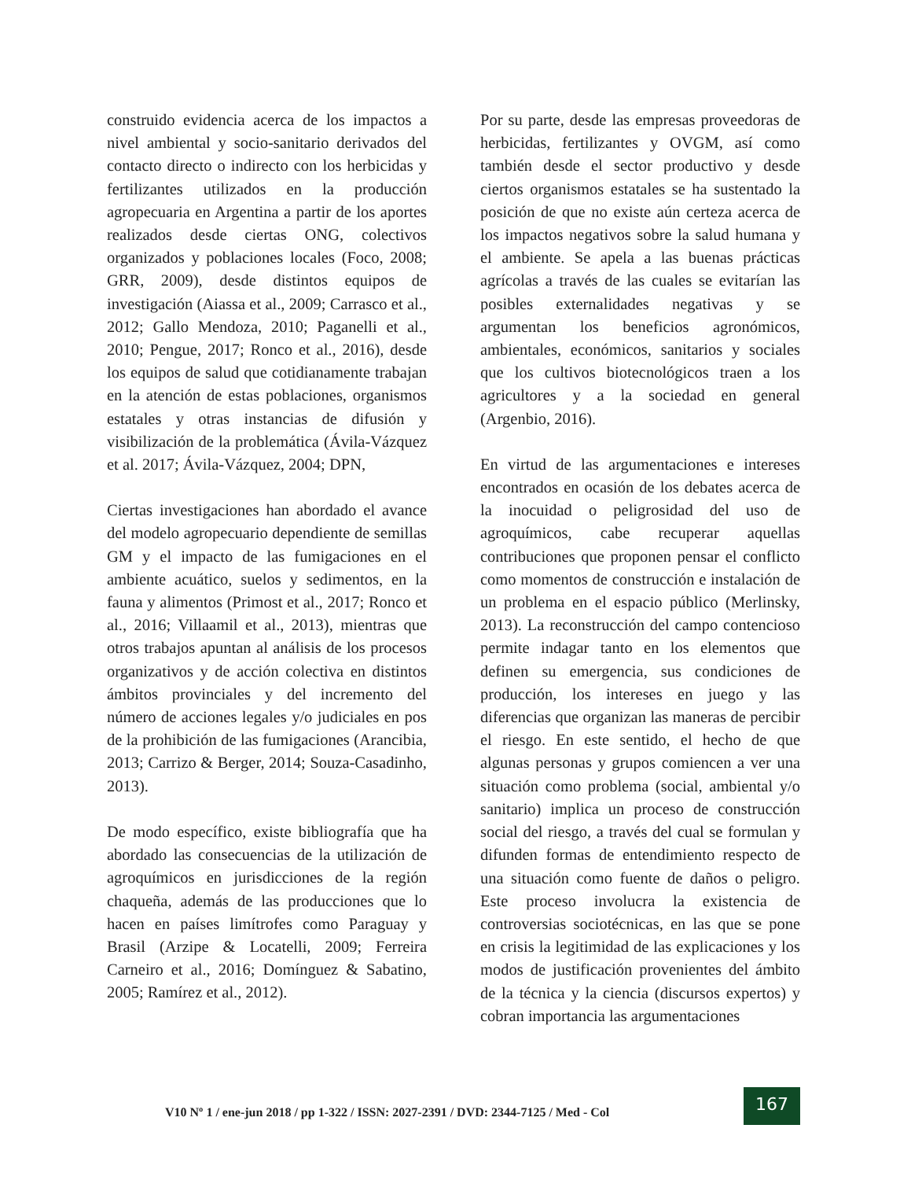construido evidencia acerca de los impactos a nivel ambiental y socio-sanitario derivados del contacto directo o indirecto con los herbicidas y fertilizantes utilizados en la producción agropecuaria en Argentina a partir de los aportes realizados desde ciertas ONG, colectivos organizados y poblaciones locales (Foco, 2008; GRR, 2009), desde distintos equipos de investigación (Aiassa et al., 2009; Carrasco et al., 2012; Gallo Mendoza, 2010; Paganelli et al., 2010; Pengue, 2017; Ronco et al., 2016), desde los equipos de salud que cotidianamente trabajan en la atención de estas poblaciones, organismos estatales y otras instancias de difusión y visibilización de la problemática (Ávila-Vázquez et al. 2017; Ávila-Vázquez, 2004; DPN,
Ciertas investigaciones han abordado el avance del modelo agropecuario dependiente de semillas GM y el impacto de las fumigaciones en el ambiente acuático, suelos y sedimentos, en la fauna y alimentos (Primost et al., 2017; Ronco et al., 2016; Villaamil et al., 2013), mientras que otros trabajos apuntan al análisis de los procesos organizativos y de acción colectiva en distintos ámbitos provinciales y del incremento del número de acciones legales y/o judiciales en pos de la prohibición de las fumigaciones (Arancibia, 2013; Carrizo & Berger, 2014; Souza-Casadinho, 2013).
De modo específico, existe bibliografía que ha abordado las consecuencias de la utilización de agroquímicos en jurisdicciones de la región chaqueña, además de las producciones que lo hacen en países limítrofes como Paraguay y Brasil (Arzipe & Locatelli, 2009; Ferreira Carneiro et al., 2016; Domínguez & Sabatino, 2005; Ramírez et al., 2012).
Por su parte, desde las empresas proveedoras de herbicidas, fertilizantes y OVGM, así como también desde el sector productivo y desde ciertos organismos estatales se ha sustentado la posición de que no existe aún certeza acerca de los impactos negativos sobre la salud humana y el ambiente. Se apela a las buenas prácticas agrícolas a través de las cuales se evitarían las posibles externalidades negativas y se argumentan los beneficios agronómicos, ambientales, económicos, sanitarios y sociales que los cultivos biotecnológicos traen a los agricultores y a la sociedad en general (Argenbio, 2016).
En virtud de las argumentaciones e intereses encontrados en ocasión de los debates acerca de la inocuidad o peligrosidad del uso de agroquímicos, cabe recuperar aquellas contribuciones que proponen pensar el conflicto como momentos de construcción e instalación de un problema en el espacio público (Merlinsky, 2013). La reconstrucción del campo contencioso permite indagar tanto en los elementos que definen su emergencia, sus condiciones de producción, los intereses en juego y las diferencias que organizan las maneras de percibir el riesgo. En este sentido, el hecho de que algunas personas y grupos comiencen a ver una situación como problema (social, ambiental y/o sanitario) implica un proceso de construcción social del riesgo, a través del cual se formulan y difunden formas de entendimiento respecto de una situación como fuente de daños o peligro. Este proceso involucra la existencia de controversias sociotécnicas, en las que se pone en crisis la legitimidad de las explicaciones y los modos de justificación provenientes del ámbito de la técnica y la ciencia (discursos expertos) y cobran importancia las argumentaciones
V10 Nº 1 / ene-jun 2018 / pp 1-322 / ISSN: 2027-2391 / DVD: 2344-7125 / Med - Col
167